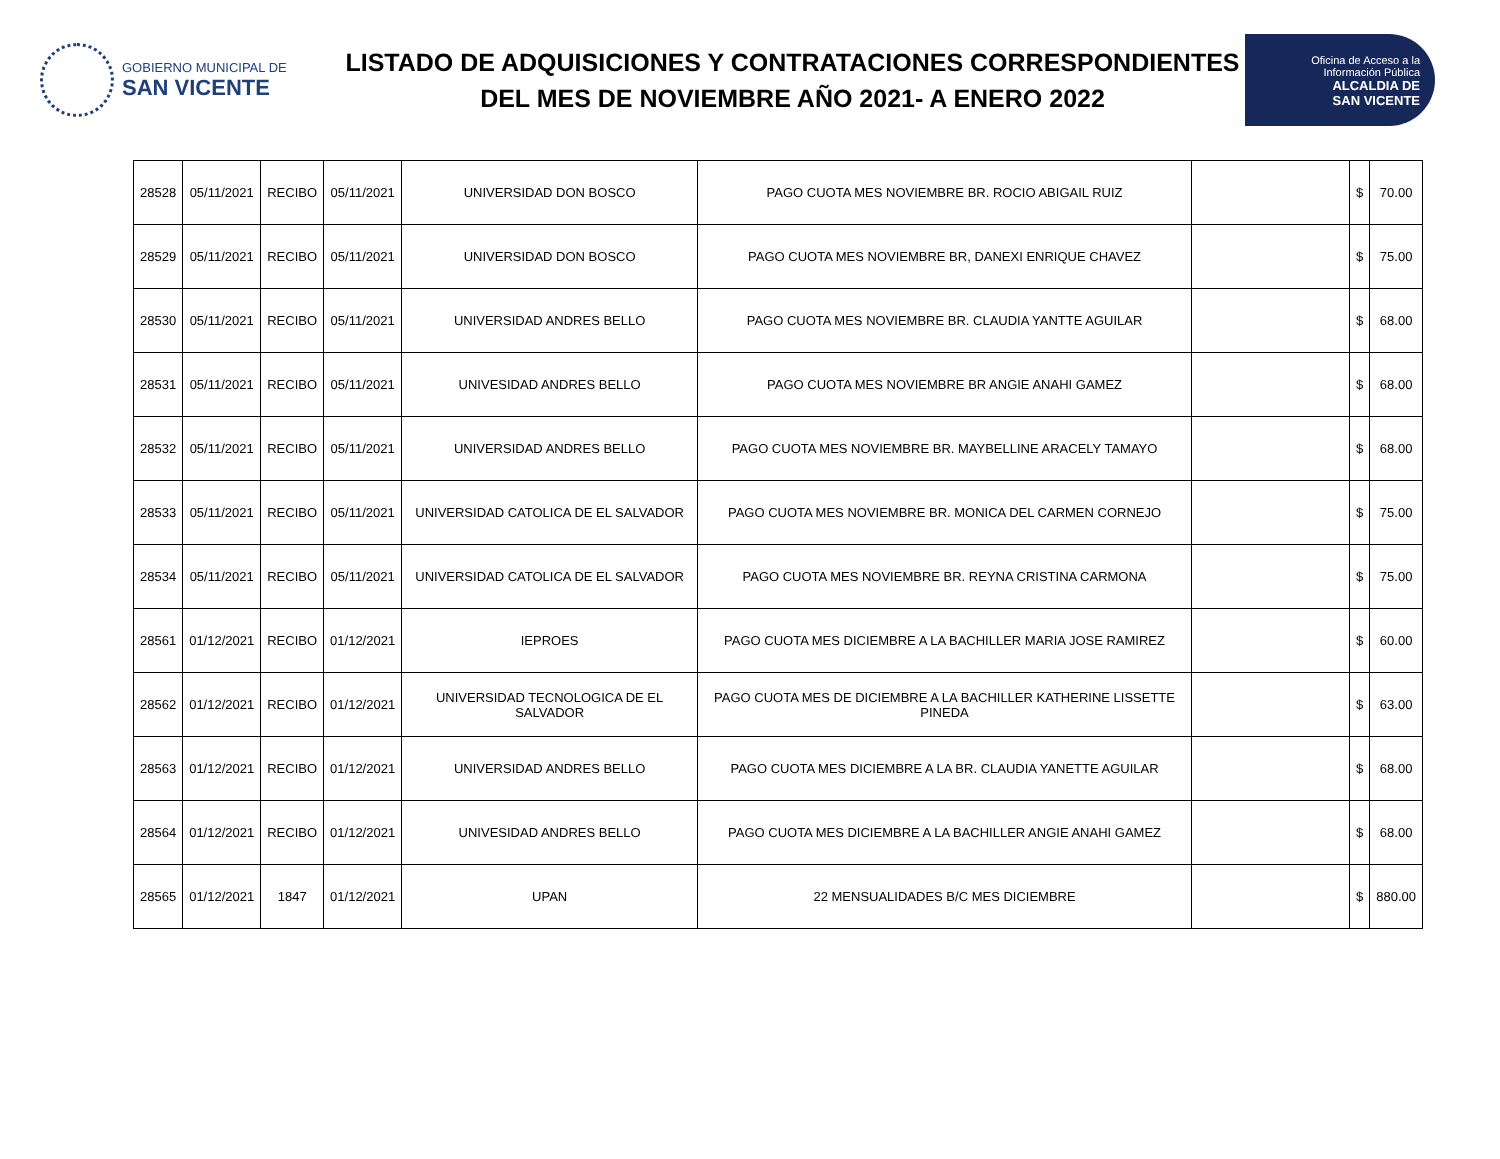GOBIERNO MUNICIPAL DE
SAN VICENTE
LISTADO DE ADQUISICIONES Y CONTRATACIONES CORRESPONDIENTES
DEL MES DE NOVIEMBRE AÑO 2021- A ENERO 2022
Oficina de Acceso a la
Información Pública
ALCALDIA DE
SAN VICENTE
| 28528 | 05/11/2021 | RECIBO | 05/11/2021 | UNIVERSIDAD DON BOSCO | PAGO CUOTA MES NOVIEMBRE BR. ROCIO ABIGAIL RUIZ | | $ | 70.00 |
| 28529 | 05/11/2021 | RECIBO | 05/11/2021 | UNIVERSIDAD DON BOSCO | PAGO CUOTA MES NOVIEMBRE BR, DANEXI ENRIQUE CHAVEZ | | $ | 75.00 |
| 28530 | 05/11/2021 | RECIBO | 05/11/2021 | UNIVERSIDAD ANDRES BELLO | PAGO CUOTA MES NOVIEMBRE BR. CLAUDIA YANTTE AGUILAR | | $ | 68.00 |
| 28531 | 05/11/2021 | RECIBO | 05/11/2021 | UNIVESIDAD ANDRES BELLO | PAGO CUOTA MES NOVIEMBRE BR ANGIE ANAHI GAMEZ | | $ | 68.00 |
| 28532 | 05/11/2021 | RECIBO | 05/11/2021 | UNIVERSIDAD ANDRES BELLO | PAGO CUOTA MES NOVIEMBRE BR. MAYBELLINE ARACELY TAMAYO | | $ | 68.00 |
| 28533 | 05/11/2021 | RECIBO | 05/11/2021 | UNIVERSIDAD CATOLICA DE EL SALVADOR | PAGO CUOTA MES NOVIEMBRE BR. MONICA DEL CARMEN CORNEJO | | $ | 75.00 |
| 28534 | 05/11/2021 | RECIBO | 05/11/2021 | UNIVERSIDAD CATOLICA DE EL SALVADOR | PAGO CUOTA MES NOVIEMBRE BR. REYNA CRISTINA CARMONA | | $ | 75.00 |
| 28561 | 01/12/2021 | RECIBO | 01/12/2021 | IEPROES | PAGO CUOTA MES DICIEMBRE A LA BACHILLER MARIA JOSE RAMIREZ | | $ | 60.00 |
| 28562 | 01/12/2021 | RECIBO | 01/12/2021 | UNIVERSIDAD TECNOLOGICA DE EL SALVADOR | PAGO CUOTA MES DE DICIEMBRE A LA BACHILLER KATHERINE LISSETTE PINEDA | | $ | 63.00 |
| 28563 | 01/12/2021 | RECIBO | 01/12/2021 | UNIVERSIDAD ANDRES BELLO | PAGO CUOTA MES DICIEMBRE A LA BR. CLAUDIA YANETTE AGUILAR | | $ | 68.00 |
| 28564 | 01/12/2021 | RECIBO | 01/12/2021 | UNIVESIDAD ANDRES BELLO | PAGO CUOTA MES DICIEMBRE A LA BACHILLER ANGIE ANAHI GAMEZ | | $ | 68.00 |
| 28565 | 01/12/2021 | 1847 | 01/12/2021 | UPAN | 22 MENSUALIDADES B/C MES DICIEMBRE | | $ | 880.00 |